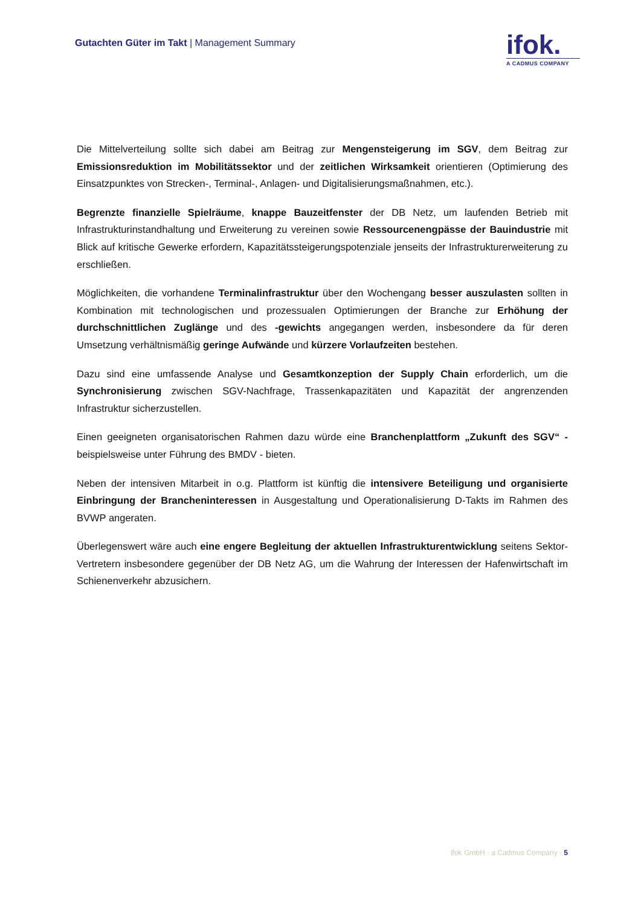Gutachten Güter im Takt | Management Summary
ifok.
A CADMUS COMPANY
Die Mittelverteilung sollte sich dabei am Beitrag zur Mengensteigerung im SGV, dem Beitrag zur Emissionsreduktion im Mobilitätssektor und der zeitlichen Wirksamkeit orientieren (Optimierung des Einsatzpunktes von Strecken-, Terminal-, Anlagen- und Digitalisierungsmaßnahmen, etc.).
Begrenzte finanzielle Spielräume, knappe Bauzeitfenster der DB Netz, um laufenden Betrieb mit Infrastrukturinstandhaltung und Erweiterung zu vereinen sowie Ressourcenengpässe der Bauindustrie mit Blick auf kritische Gewerke erfordern, Kapazitätssteigerungspotenziale jenseits der Infrastrukturerweiterung zu erschließen.
Möglichkeiten, die vorhandene Terminalinfrastruktur über den Wochengang besser auszulasten sollten in Kombination mit technologischen und prozessualen Optimierungen der Branche zur Erhöhung der durchschnittlichen Zuglänge und des -gewichts angegangen werden, insbesondere da für deren Umsetzung verhältnismäßig geringe Aufwände und kürzere Vorlaufzeiten bestehen.
Dazu sind eine umfassende Analyse und Gesamtkonzeption der Supply Chain erforderlich, um die Synchronisierung zwischen SGV-Nachfrage, Trassenkapazitäten und Kapazität der angrenzenden Infrastruktur sicherzustellen.
Einen geeigneten organisatorischen Rahmen dazu würde eine Branchenplattform „Zukunft des SGV“ - beispielsweise unter Führung des BMDV - bieten.
Neben der intensiven Mitarbeit in o.g. Plattform ist künftig die intensivere Beteiligung und organisierte Einbringung der Brancheninteressen in Ausgestaltung und Operationalisierung D-Takts im Rahmen des BVWP angeraten.
Überlegenswert wäre auch eine engere Begleitung der aktuellen Infrastrukturentwicklung seitens Sektor-Vertretern insbesondere gegenüber der DB Netz AG, um die Wahrung der Interessen der Hafenwirtschaft im Schienenverkehr abzusichern.
ifok GmbH · a Cadmus Company · 5